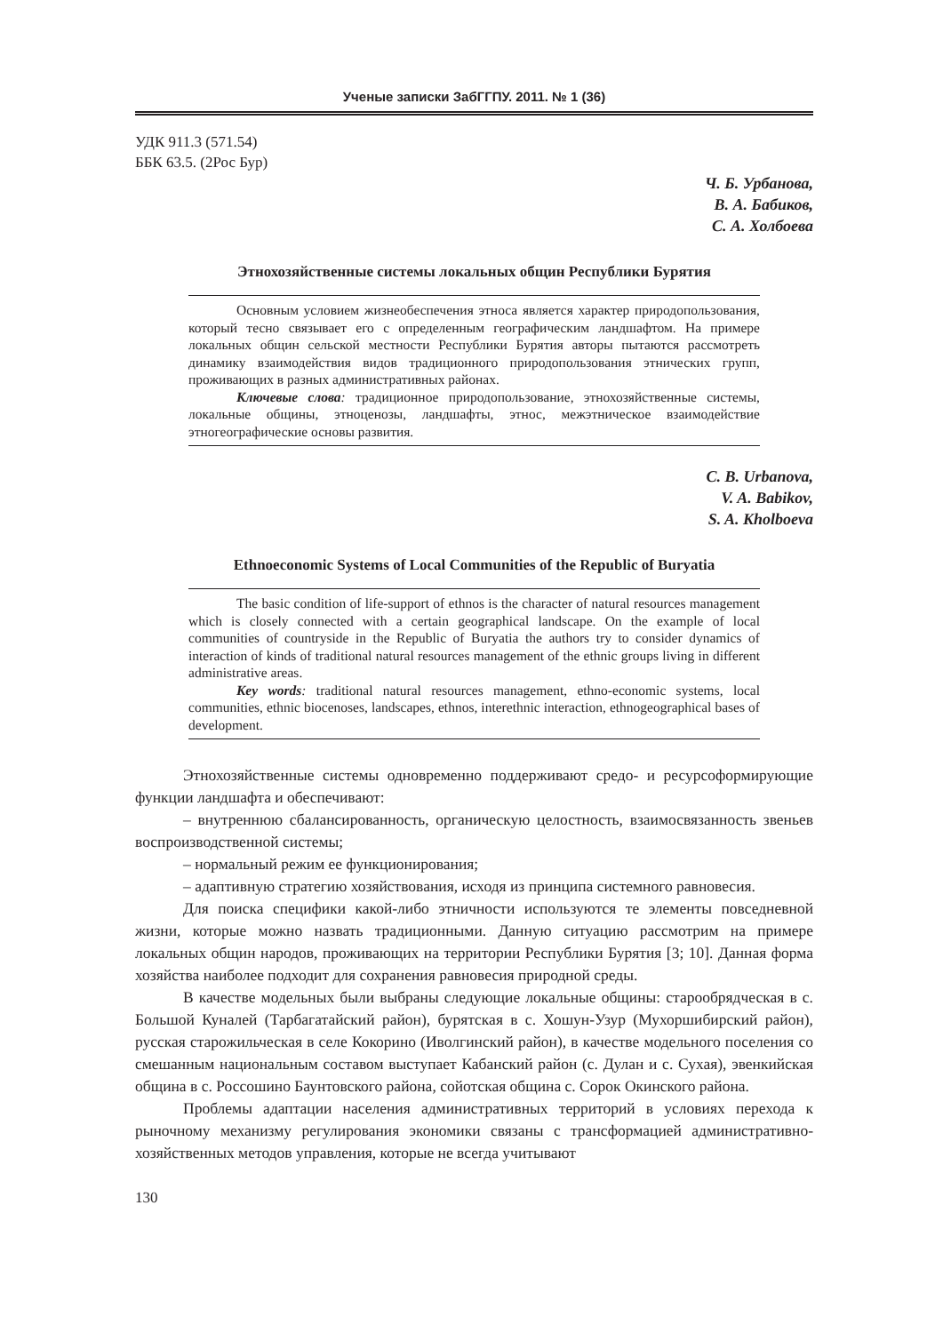Ученые записки ЗабГГПУ. 2011. № 1 (36)
УДК 911.3 (571.54)
ББК 63.5. (2Рос Бур)
Ч. Б. Урбанова,
В. А. Бабиков,
С. А. Холбоева
Этнохозяйственные системы локальных общин Республики Бурятия
Основным условием жизнеобеспечения этноса является характер природопользования, который тесно связывает его с определенным географическим ландшафтом. На примере локальных общин сельской местности Республики Бурятия авторы пытаются рассмотреть динамику взаимодействия видов традиционного природопользования этнических групп, проживающих в разных административных районах.
Ключевые слова: традиционное природопользование, этнохозяйственные системы, локальные общины, этноценозы, ландшафты, этнос, межэтническое взаимодействие этногеографические основы развития.
C. B. Urbanova,
V. A. Babikov,
S. A. Kholboeva
Ethnoeconomic Systems of Local Communities of the Republic of Buryatia
The basic condition of life-support of ethnos is the character of natural resources management which is closely connected with a certain geographical landscape. On the example of local communities of countryside in the Republic of Buryatia the authors try to consider dynamics of interaction of kinds of traditional natural resources management of the ethnic groups living in different administrative areas.
Key words: traditional natural resources management, ethno-economic systems, local communities, ethnic biocenoses, landscapes, ethnos, interethnic interaction, ethnogeographical bases of development.
Этнохозяйственные системы одновременно поддерживают средо- и ресурсоформирующие функции ландшафта и обеспечивают:
– внутреннюю сбалансированность, органическую целостность, взаимосвязанность звеньев воспроизводственной системы;
– нормальный режим ее функционирования;
– адаптивную стратегию хозяйствования, исходя из принципа системного равновесия.
Для поиска специфики какой-либо этничности используются те элементы повседневной жизни, которые можно назвать традиционными. Данную ситуацию рассмотрим на примере локальных общин народов, проживающих на территории Республики Бурятия [3; 10]. Данная форма хозяйства наиболее подходит для сохранения равновесия природной среды.
В качестве модельных были выбраны следующие локальные общины: старообрядческая в с. Большой Куналей (Тарбагатайский район), бурятская в с. Хошун-Узур (Мухоршибирский район), русская старожильческая в селе Кокорино (Иволгинский район), в качестве модельного поселения со смешанным национальным составом выступает Кабанский район (с. Дулан и с. Сухая), эвенкийская община в с. Россошино Баунтовского района, сойотская община с. Сорок Окинского района.
Проблемы адаптации населения административных территорий в условиях перехода к рыночному механизму регулирования экономики связаны с трансформацией административно-хозяйственных методов управления, которые не всегда учитывают
130